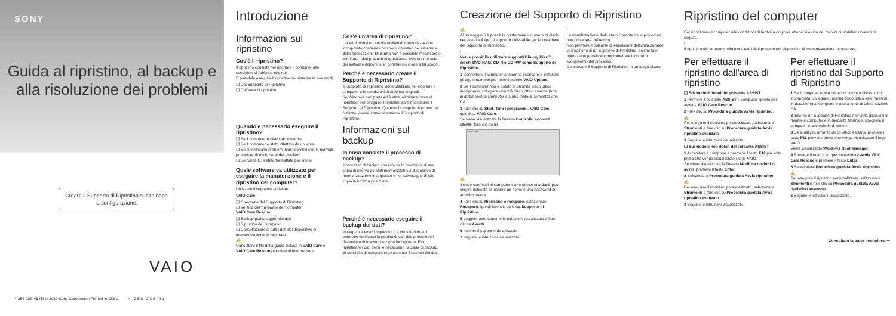SONY
Guida al ripristino, al backup e alla risoluzione dei problemi
Creare il Supporto di Ripristino subito dopo la configurazione.
VAIO
4-258-288-41 (1) © 2010 Sony Corporation Printed in China 4 - 2 5 8 - 2 8 8 - 4 1
Introduzione
Informazioni sul ripristino
Cos'è il ripristino?
Il ripristino consiste nel riportare il computer alle condizioni di fabbrica originali.
È possibile eseguire il ripristino del sistema in due modi:
❑ Dal Supporto di Ripristino
❑ Dall'area di ripristino
Quando è necessario eseguire il ripristino?
❑ Se il computer è diventato instabile
❑ Se il computer è stato infettato da un virus
❑ Se si verificano problemi non risolvibili con le normali procedure di risoluzione dei problemi
❑ Se l'unità C: è stata formattata per errore
Quale software va utilizzato per eseguire la manutenzione e il ripristino del computer?
Utilizzare il seguente software.
VAIO Care
❑ Creazione del Supporto di Ripristino
❑ Verifica dell'hardware del computer
VAIO Care Rescue
❑ Backup (salvataggio) dei dati
❑ Ripristino del computer
❑ Cancellazione di tutti i dati dal dispositivo di memorizzazione incorporato
✍
Consultare il file della guida incluso in VAIO Care e VAIO Care Rescue per ulteriori informazioni.
Cos'è un'area di ripristino?
L'area di ripristino sul dispositivo di memorizzazione incorporato contiene i dati per il ripristino del sistema e delle applicazioni. Di norma non è possibile modificare o eliminare i dati presenti in quest'area, esistono tuttavia dei software disponibili in commercio creati a tal scopo.
Perché è necessario creare il Supporto di Ripristino?
Il Supporto di Ripristino viene utilizzato per riportare il computer alle condizioni di fabbrica originali.
Se Windows non parte ed è stata eliminata l'area di ripristino, per eseguire il ripristino sarà necessario il Supporto di Ripristino. Quando il computer è pronto per l'utilizzo, creare immediatamente il Supporto di Ripristino.
Informazioni sul backup
In cosa consiste il processo di backup?
Il processo di backup consiste nella creazione di una copia di riserva dei dati memorizzati sul dispositivo di memorizzazione incorporato e nel salvataggio di tale copia in un'altra posizione.
Perché è necessario eseguire il backup dei dati?
In seguito a eventi imprevisti o a virus informatici, potrebbe verificarsi la perdita di vari dati presenti nel dispositivo di memorizzazione incorporato. Per ripristinare i dati persi, è necessaria la copia di backup.
Si consiglia di eseguire regolarmente il backup dei dati.
Creazione del Supporto di Ripristino
✍
Al passaggio 6 è possibile confermare il numero di dischi necessari e il tipo di supporto utilizzabile per la creazione del Supporto di Ripristino.
!
Non è possibile utilizzare supporti Blu-ray Disc™, dischi DVD-RAM, CD-R e CD-RW come Supporto di Ripristino.
1 Connettere il computer a Internet, scaricare e installare gli aggiornamenti più recenti tramite VAIO Update.
2 Se il computer non è dotato di un'unità disco ottico incorporata, collegare un'unità disco ottico esterna (non in dotazione) al computer e a una fonte di alimentazione CA.
3 Fare clic su Start, Tutti i programmi, VAIO Care, quindi su VAIO Care.
Se viene visualizzata la finestra Controllo account utente, fare clic su Sì.
VAIO Care
✍
Se si è connessi al computer come utente standard, può essere richiesto di inserire un nome e una password di amministratore.
4 Fare clic su Ripristino e recupero, selezionare Recupero, quindi fare clic su Crea Supporto di Ripristino.
5 Leggere attentamente le istruzioni visualizzate e fare clic su Avanti.
6 Inserire il supporto da utilizzare.
7 Seguire le istruzioni visualizzate.
!
La visualizzazione dello stato corrente della procedura può richiedere del tempo.
Non premere il pulsante di espulsione dell'unità durante la creazione di un Supporto di Ripristino, poiché tale operazione potrebbe compromettere il corretto svolgimento del processo.
Conservare il Supporto di Ripristino in un luogo sicuro.
Ripristino del computer
Per ripristinare il computer alle condizioni di fabbrica originali, attenersi a uno dei metodi di ripristino riportati di seguito.
!
Il ripristino del computer eliminerà tutti i dati presenti nel dispositivo di memorizzazione incorporato.
Per effettuare il ripristino dall'area di ripristino
❑ Sui modelli dotati del pulsante ASSIST
1 Premere il pulsante ASSIST a computer spento per avviare VAIO Care Rescue.
2 Fare clic su Procedura guidata Avvia ripristino.
✍
Per eseguire il ripristino personalizzato, selezionare Strumenti e fare clic su Procedura guidata Avvia ripristino avanzato.
3 Seguire le istruzioni visualizzate.
❑ Sui modelli non dotati del pulsante ASSIST
1 Accendere il computer e premere il tasto F10 più volte prima che venga visualizzato il logo VAIO.
Se viene visualizzata la finestra Modifica opzioni di avvio, premere il tasto Enter.
2 Selezionare Procedura guidata Avvia ripristino.
✍
Per eseguire il ripristino personalizzato, selezionare Strumenti e fare clic su Procedura guidata Avvia ripristino avanzato.
3 Seguire le istruzioni visualizzate.
Per effettuare il ripristino dal Supporto di Ripristino
1 Se il computer non è dotato di un'unità disco ottico incorporata, collegare un'unità disco ottico esterna (non in dotazione) al computer e a una fonte di alimentazione CA.
2 Inserire un Supporto di Ripristino nell'unità disco ottico mentre il computer è in modalità Normale, spegnere il computer e accenderlo di nuovo.
3 Se si utilizza un'unità disco ottico esterna, premere il tasto F11 più volte prima che venga visualizzato il logo VAIO.
Viene visualizzato Windows Boot Manager.
4 Premere il tasto ↑ o ↓ per selezionare Avvia VAIO Care Rescue e premere il tasto Enter.
5 Selezionare Procedura guidata Avvia ripristino.
✍
Per eseguire il ripristino personalizzato, selezionare Strumenti e fare clic su Procedura guidata Avvia ripristino avanzato.
6 Seguire le istruzioni visualizzate.
Consultare la parte posteriore. ➡